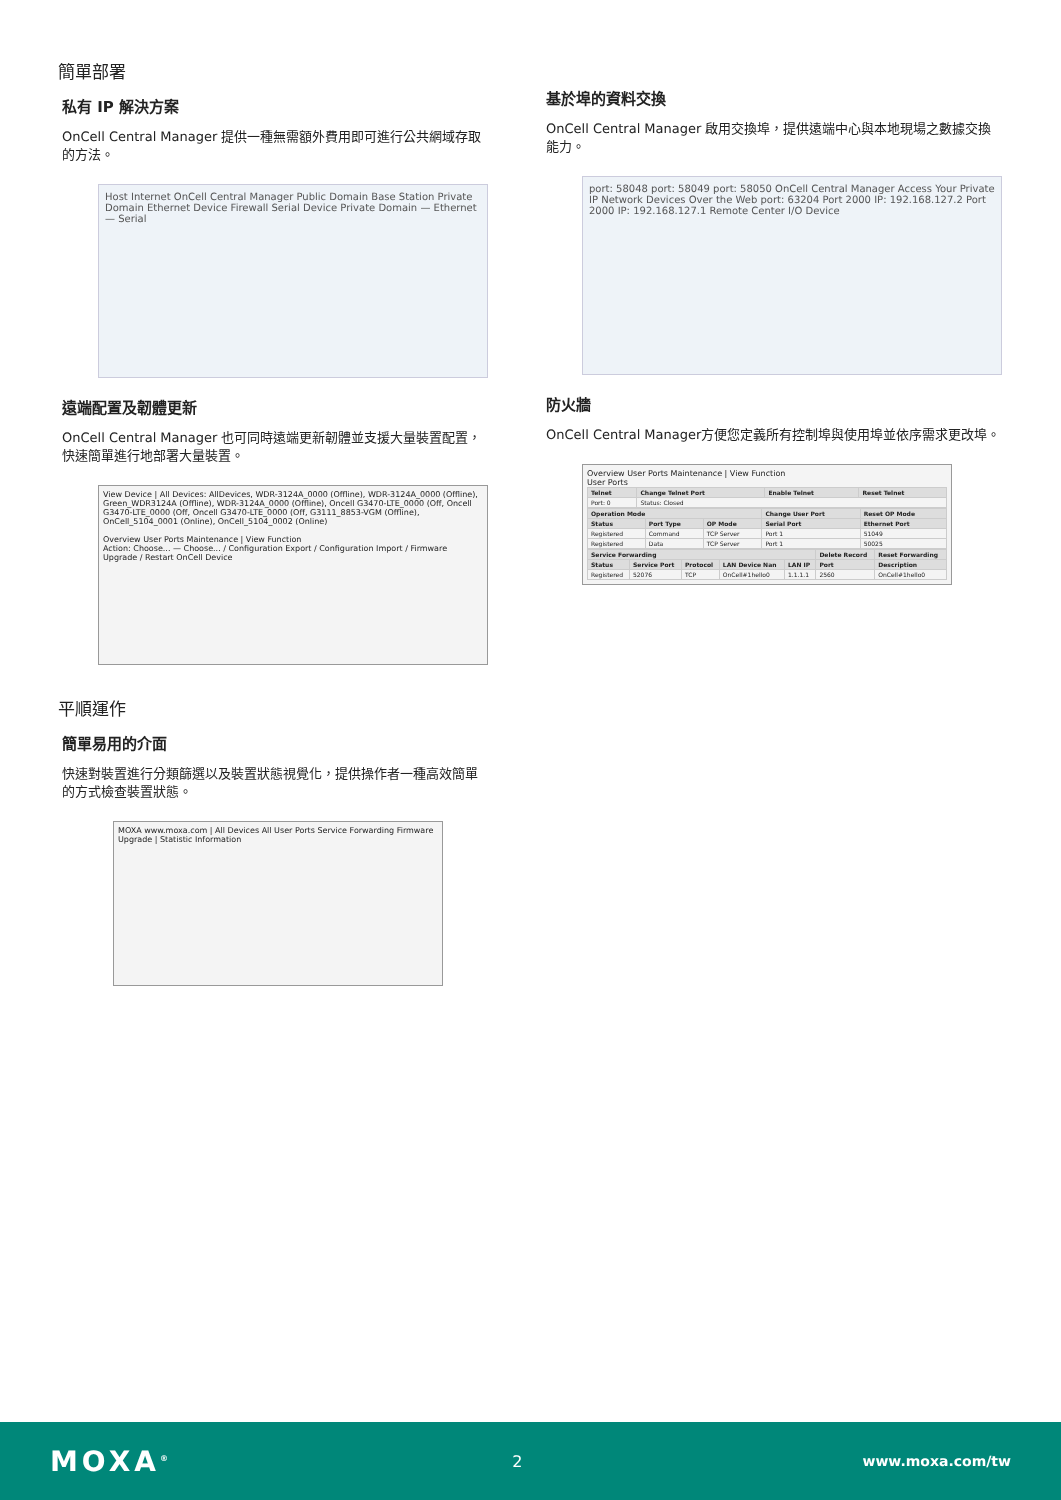簡單部署
私有 IP 解決方案
OnCell Central Manager 提供一種無需額外費用即可進行公共網域存取的方法。
Host Internet OnCell Central Manager Public Domain Base Station Private Domain Ethernet Device Firewall Serial Device Private Domain — Ethernet — Serial
遠端配置及韌體更新
OnCell Central Manager 也可同時遠端更新韌體並支援大量裝置配置，快速簡單進行地部署大量裝置。
View Device | All Devices: AllDevices, WDR-3124A_0000 (Offline), WDR-3124A_0000 (Offline), Green_WDR3124A (Offline), WDR-3124A_0000 (Offline), Oncell G3470-LTE_0000 (Off, Oncell G3470-LTE_0000 (Off, Oncell G3470-LTE_0000 (Off, G3111_8853-VGM (Offline), OnCell_5104_0001 (Online), OnCell_5104_0002 (Online)
Overview User Ports Maintenance | View Function
Action: Choose... — Choose... / Configuration Export / Configuration Import / Firmware Upgrade / Restart OnCell Device
平順運作
簡單易用的介面
快速對裝置進行分類篩選以及裝置狀態視覺化，提供操作者一種高效簡單的方式檢查裝置狀態。
MOXA www.moxa.com | All Devices All User Ports Service Forwarding Firmware Upgrade | Statistic Information
基於埠的資料交換
OnCell Central Manager 啟用交換埠，提供遠端中心與本地現場之數據交換能力。
port: 58048 port: 58049 port: 58050 OnCell Central Manager Access Your Private IP Network Devices Over the Web port: 63204 Port 2000 IP: 192.168.127.2 Port 2000 IP: 192.168.127.1 Remote Center I/O Device
防火牆
OnCell Central Manager方便您定義所有控制埠與使用埠並依序需求更改埠。
Overview User Ports Maintenance | View Function
User Ports
| Telnet | Change Telnet Port | Enable Telnet | Reset Telnet |
| --- | --- | --- | --- |
| Port: 0 | Status: Closed | | |
| Operation Mode | | | Change User Port | Reset OP Mode |
| --- | --- | --- | --- | --- |
| Status | Port Type | OP Mode | Serial Port | Ethernet Port |
| Registered | Command | TCP Server | Port 1 | 51049 |
| Registered | Data | TCP Server | Port 1 | 50025 |
| Service Forwarding | | | | | Delete Record | Reset Forwarding |
| --- | --- | --- | --- | --- | --- | --- |
| Status | Service Port | Protocol | LAN Device Nan | LAN IP | Port | Description |
| Registered | 52076 | TCP | OnCell#1hello0 | 1.1.1.1 | 2560 | OnCell#1hello0 |
MOXA<sup>®</sup> 2 www.moxa.com/tw